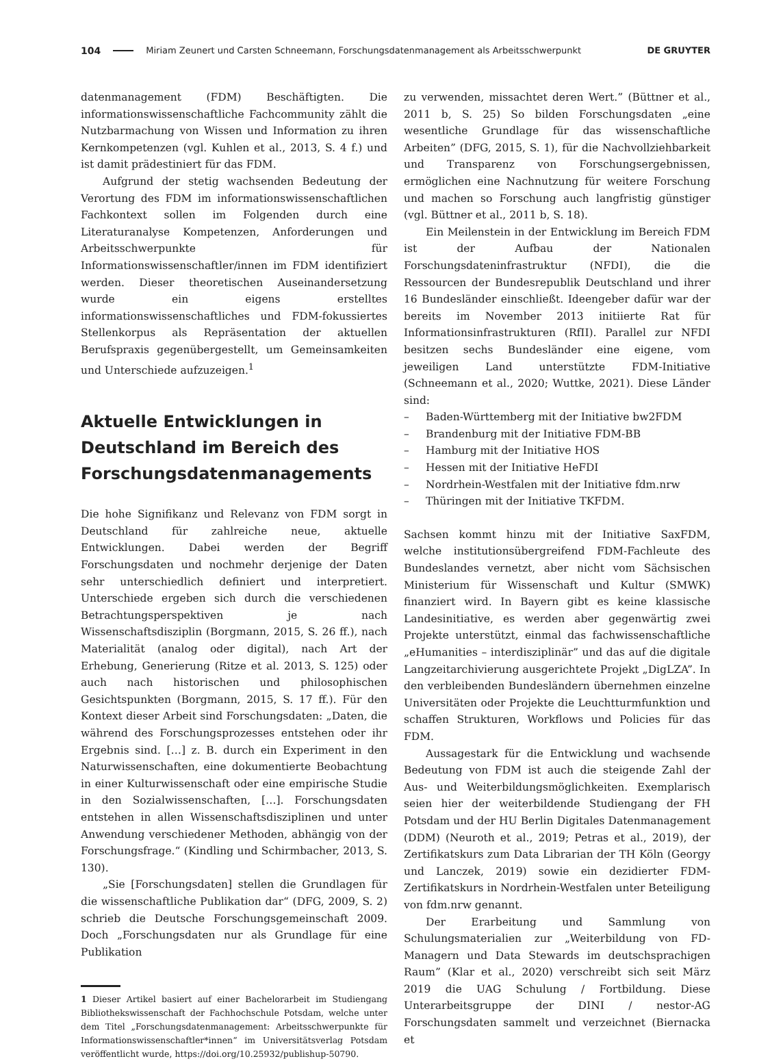104 Miriam Zeunert und Carsten Schneemann, Forschungsdatenmanagement als Arbeitsschwerpunkt DE GRUYTER
datenmanagement (FDM) Beschäftigten. Die informationswissenschaftliche Fachcommunity zählt die Nutzbarmachung von Wissen und Information zu ihren Kernkompetenzen (vgl. Kuhlen et al., 2013, S. 4 f.) und ist damit prädestiniert für das FDM.
Aufgrund der stetig wachsenden Bedeutung der Verortung des FDM im informationswissenschaftlichen Fachkontext sollen im Folgenden durch eine Literaturanalyse Kompetenzen, Anforderungen und Arbeitsschwerpunkte für Informationswissenschaftler/innen im FDM identifiziert werden. Dieser theoretischen Auseinandersetzung wurde ein eigens erstelltes informationswissenschaftliches und FDM-fokussiertes Stellenkorpus als Repräsentation der aktuellen Berufspraxis gegenübergestellt, um Gemeinsamkeiten und Unterschiede aufzuzeigen.<sup>1</sup>
Aktuelle Entwicklungen in Deutschland im Bereich des Forschungsdatenmanagements
Die hohe Signifikanz und Relevanz von FDM sorgt in Deutschland für zahlreiche neue, aktuelle Entwicklungen. Dabei werden der Begriff Forschungsdaten und nochmehr derjenige der Daten sehr unterschiedlich definiert und interpretiert. Unterschiede ergeben sich durch die verschiedenen Betrachtungsperspektiven je nach Wissenschaftsdisziplin (Borgmann, 2015, S. 26 ff.), nach Materialität (analog oder digital), nach Art der Erhebung, Generierung (Ritze et al. 2013, S. 125) oder auch nach historischen und philosophischen Gesichtspunkten (Borgmann, 2015, S. 17 ff.). Für den Kontext dieser Arbeit sind Forschungsdaten: „Daten, die während des Forschungsprozesses entstehen oder ihr Ergebnis sind. […] z. B. durch ein Experiment in den Naturwissenschaften, eine dokumentierte Beobachtung in einer Kulturwissenschaft oder eine empirische Studie in den Sozialwissenschaften, […]. Forschungsdaten entstehen in allen Wissenschaftsdisziplinen und unter Anwendung verschiedener Methoden, abhängig von der Forschungsfrage.“ (Kindling und Schirmbacher, 2013, S. 130).
„Sie [Forschungsdaten] stellen die Grundlagen für die wissenschaftliche Publikation dar“ (DFG, 2009, S. 2) schrieb die Deutsche Forschungsgemeinschaft 2009. Doch „Forschungsdaten nur als Grundlage für eine Publikation
1 Dieser Artikel basiert auf einer Bachelorarbeit im Studiengang Bibliothekswissenschaft der Fachhochschule Potsdam, welche unter dem Titel „Forschungsdatenmanagement: Arbeitsschwerpunkte für Informationswissenschaftler*innen“ im Universitätsverlag Potsdam veröffentlicht wurde, https://doi.org/10.25932/publishup-50790.
zu verwenden, missachtet deren Wert.” (Büttner et al., 2011 b, S. 25) So bilden Forschungsdaten „eine wesentliche Grundlage für das wissenschaftliche Arbeiten” (DFG, 2015, S. 1), für die Nachvollziehbarkeit und Transparenz von Forschungsergebnissen, ermöglichen eine Nachnutzung für weitere Forschung und machen so Forschung auch langfristig günstiger (vgl. Büttner et al., 2011 b, S. 18).
Ein Meilenstein in der Entwicklung im Bereich FDM ist der Aufbau der Nationalen Forschungsdateninfrastruktur (NFDI), die die Ressourcen der Bundesrepublik Deutschland und ihrer 16 Bundesländer einschließt. Ideengeber dafür war der bereits im November 2013 initiierte Rat für Informationsinfrastrukturen (RfII). Parallel zur NFDI besitzen sechs Bundesländer eine eigene, vom jeweiligen Land unterstützte FDM-Initiative (Schneemann et al., 2020; Wuttke, 2021). Diese Länder sind:
– Baden-Württemberg mit der Initiative bw2FDM
– Brandenburg mit der Initiative FDM-BB
– Hamburg mit der Initiative HOS
– Hessen mit der Initiative HeFDI
– Nordrhein-Westfalen mit der Initiative fdm.nrw
– Thüringen mit der Initiative TKFDM.
Sachsen kommt hinzu mit der Initiative SaxFDM, welche institutionsübergreifend FDM-Fachleute des Bundeslandes vernetzt, aber nicht vom Sächsischen Ministerium für Wissenschaft und Kultur (SMWK) finanziert wird. In Bayern gibt es keine klassische Landesinitiative, es werden aber gegenwärtig zwei Projekte unterstützt, einmal das fachwissenschaftliche „eHumanities – interdisziplinär” und das auf die digitale Langzeitarchivierung ausgerichtete Projekt „DigLZA”. In den verbleibenden Bundesländern übernehmen einzelne Universitäten oder Projekte die Leuchtturmfunktion und schaffen Strukturen, Workflows und Policies für das FDM.
Aussagestark für die Entwicklung und wachsende Bedeutung von FDM ist auch die steigende Zahl der Aus- und Weiterbildungsmöglichkeiten. Exemplarisch seien hier der weiterbildende Studiengang der FH Potsdam und der HU Berlin Digitales Datenmanagement (DDM) (Neuroth et al., 2019; Petras et al., 2019), der Zertifikatskurs zum Data Librarian der TH Köln (Georgy und Lanczek, 2019) sowie ein dezidierter FDM-Zertifikatskurs in Nordrhein-Westfalen unter Beteiligung von fdm.nrw genannt.
Der Erarbeitung und Sammlung von Schulungsmaterialien zur „Weiterbildung von FD-Managern und Data Stewards im deutschsprachigen Raum” (Klar et al., 2020) verschreibt sich seit März 2019 die UAG Schulung / Fortbildung. Diese Unterarbeitsgruppe der DINI / nestor-AG Forschungsdaten sammelt und verzeichnet (Biernacka et